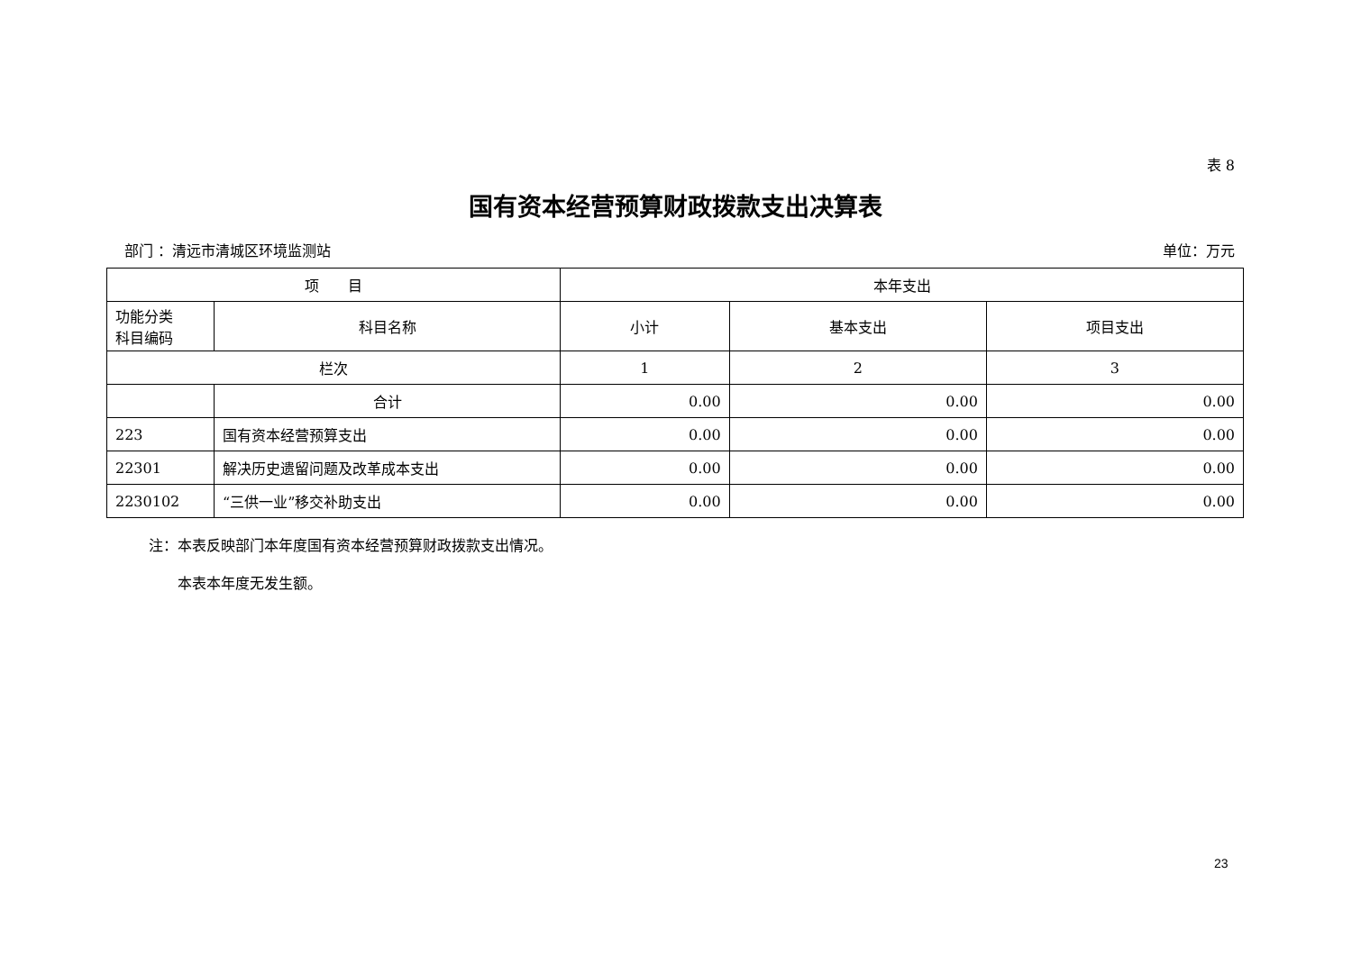表 8
国有资本经营预算财政拨款支出决算表
部门 ：清远市清城区环境监测站 单位：万元
| 项 目 | | 本年支出 | | |
| --- | --- | --- | --- | --- |
| 功能分类 科目编码 | 科目名称 | 小计 | 基本支出 | 项目支出 |
| 栏次 | | 1 | 2 | 3 |
| | 合计 | 0.00 | 0.00 | 0.00 |
| 223 | 国有资本经营预算支出 | 0.00 | 0.00 | 0.00 |
| 22301 | 解决历史遗留问题及改革成本支出 | 0.00 | 0.00 | 0.00 |
| 2230102 | “三供一业”移交补助支出 | 0.00 | 0.00 | 0.00 |
注：本表反映部门本年度国有资本经营预算财政拨款支出情况。
　　本表本年度无发生额。
23